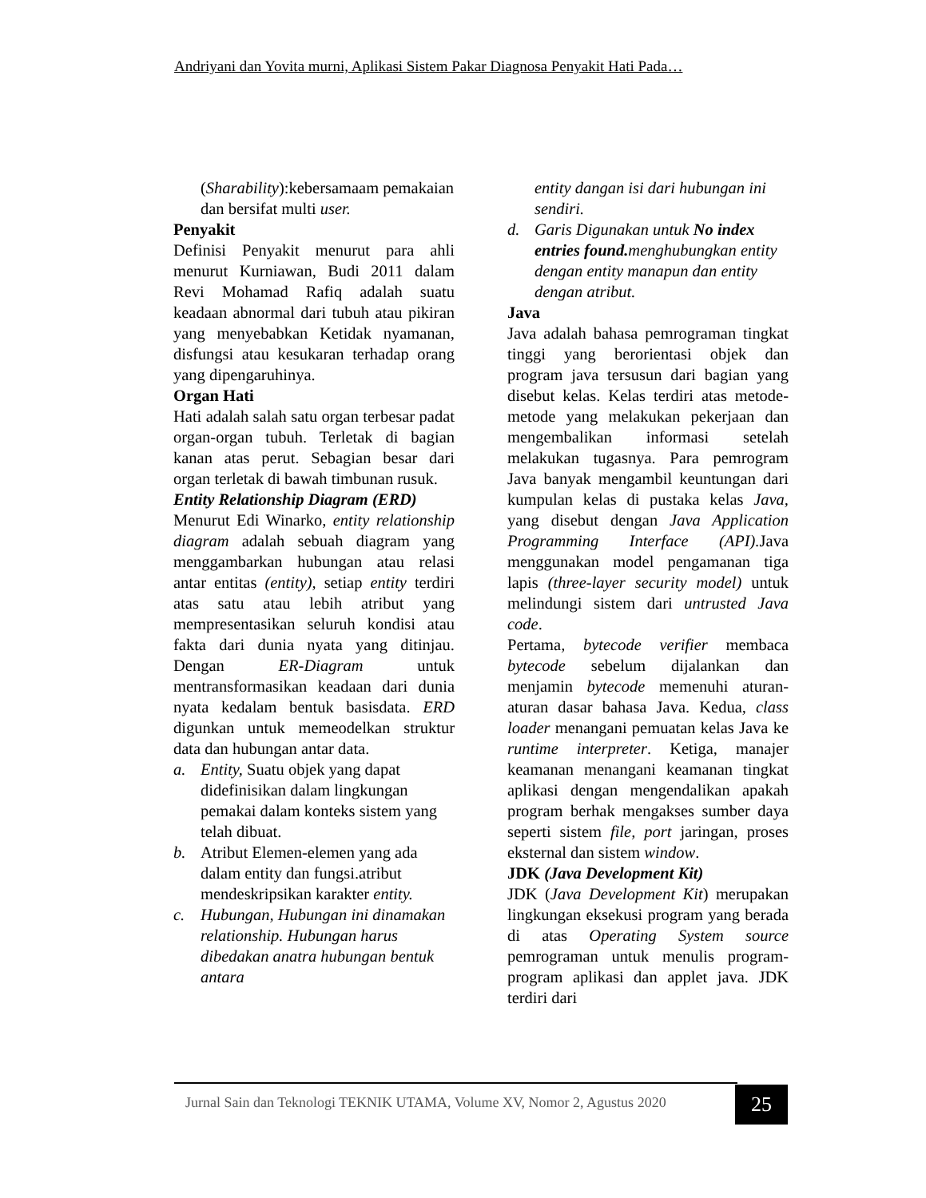Andriyani dan Yovita murni, Aplikasi Sistem Pakar Diagnosa Penyakit Hati Pada…
(Sharability):kebersamaam pemakaian dan bersifat multi user.
Penyakit
Definisi Penyakit menurut para ahli menurut Kurniawan, Budi 2011 dalam Revi Mohamad Rafiq adalah suatu keadaan abnormal dari tubuh atau pikiran yang menyebabkan Ketidak nyamanan, disfungsi atau kesukaran terhadap orang yang dipengaruhinya.
Organ Hati
Hati adalah salah satu organ terbesar padat organ-organ tubuh. Terletak di bagian kanan atas perut. Sebagian besar dari organ terletak di bawah timbunan rusuk.
Entity Relationship Diagram (ERD)
Menurut Edi Winarko, entity relationship diagram adalah sebuah diagram yang menggambarkan hubungan atau relasi antar entitas (entity), setiap entity terdiri atas satu atau lebih atribut yang mempresentasikan seluruh kondisi atau fakta dari dunia nyata yang ditinjau. Dengan ER-Diagram untuk mentransformasikan keadaan dari dunia nyata kedalam bentuk basisdata. ERD digunkan untuk memeodelkan struktur data dan hubungan antar data.
a. Entity, Suatu objek yang dapat didefinisikan dalam lingkungan pemakai dalam konteks sistem yang telah dibuat.
b. Atribut Elemen-elemen yang ada dalam entity dan fungsi.atribut mendeskripsikan karakter entity.
c. Hubungan, Hubungan ini dinamakan relationship. Hubungan harus dibedakan anatra hubungan bentuk antara
entity dangan isi dari hubungan ini sendiri.
d. Garis Digunakan untuk No index entries found. menghubungkan entity dengan entity manapun dan entity dengan atribut.
Java
Java adalah bahasa pemrograman tingkat tinggi yang berorientasi objek dan program java tersusun dari bagian yang disebut kelas. Kelas terdiri atas metode-metode yang melakukan pekerjaan dan mengembalikan informasi setelah melakukan tugasnya. Para pemrogram Java banyak mengambil keuntungan dari kumpulan kelas di pustaka kelas Java, yang disebut dengan Java Application Programming Interface (API). Java menggunakan model pengamanan tiga lapis (three-layer security model) untuk melindungi sistem dari untrusted Java code.
Pertama, bytecode verifier membaca bytecode sebelum dijalankan dan menjamin bytecode memenuhi aturan-aturan dasar bahasa Java. Kedua, class loader menangani pemuatan kelas Java ke runtime interpreter. Ketiga, manajer keamanan menangani keamanan tingkat aplikasi dengan mengendalikan apakah program berhak mengakses sumber daya seperti sistem file, port jaringan, proses eksternal dan sistem window.
JDK (Java Development Kit)
JDK (Java Development Kit) merupakan lingkungan eksekusi program yang berada di atas Operating System source pemrograman untuk menulis program-program aplikasi dan applet java. JDK terdiri dari
Jurnal Sain dan Teknologi TEKNIK UTAMA, Volume XV, Nomor 2, Agustus 2020
25